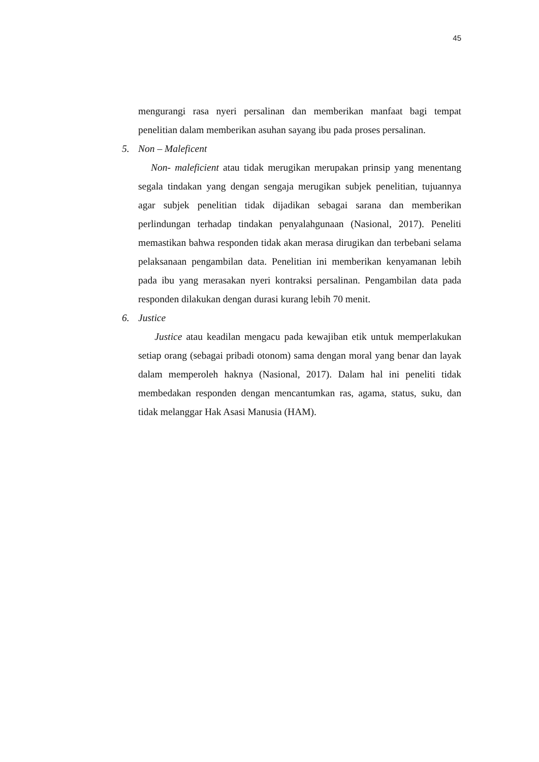45
mengurangi rasa nyeri persalinan dan memberikan manfaat bagi tempat penelitian dalam memberikan asuhan sayang ibu pada proses persalinan.
5. Non – Maleficent
Non- maleficient atau tidak merugikan merupakan prinsip yang menentang segala tindakan yang dengan sengaja merugikan subjek penelitian, tujuannya agar subjek penelitian tidak dijadikan sebagai sarana dan memberikan perlindungan terhadap tindakan penyalahgunaan (Nasional, 2017). Peneliti memastikan bahwa responden tidak akan merasa dirugikan dan terbebani selama pelaksanaan pengambilan data. Penelitian ini memberikan kenyamanan lebih pada ibu yang merasakan nyeri kontraksi persalinan. Pengambilan data pada responden dilakukan dengan durasi kurang lebih 70 menit.
6. Justice
Justice atau keadilan mengacu pada kewajiban etik untuk memperlakukan setiap orang (sebagai pribadi otonom) sama dengan moral yang benar dan layak dalam memperoleh haknya (Nasional, 2017). Dalam hal ini peneliti tidak membedakan responden dengan mencantumkan ras, agama, status, suku, dan tidak melanggar Hak Asasi Manusia (HAM).